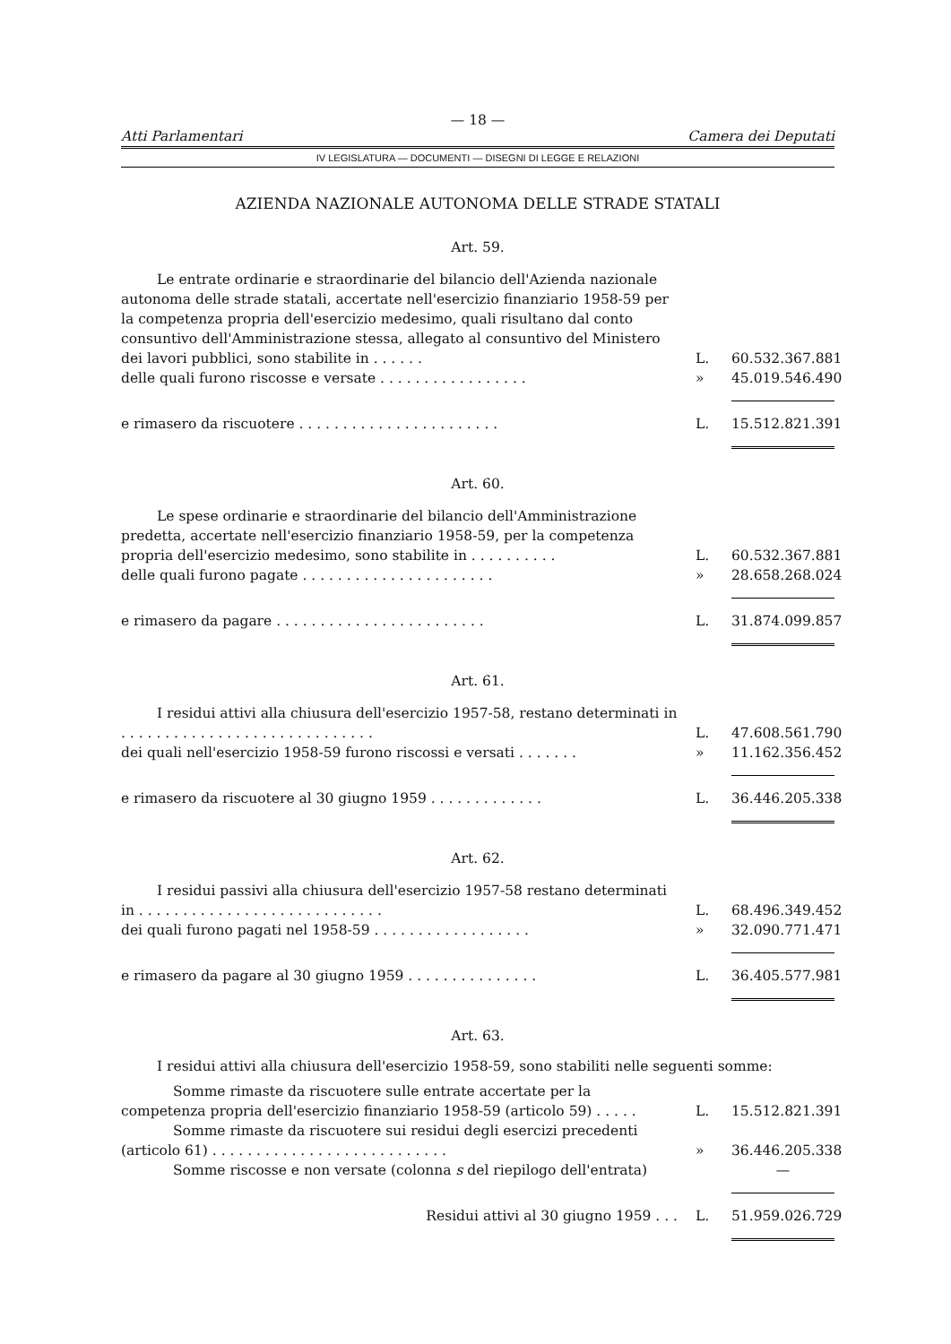— 18 —
Atti Parlamentari Camera dei Deputati
IV LEGISLATURA — DOCUMENTI — DISEGNI DI LEGGE E RELAZIONI
AZIENDA NAZIONALE AUTONOMA DELLE STRADE STATALI
Art. 59.
Le entrate ordinarie e straordinarie del bilancio dell'Azienda nazionale autonoma delle strade statali, accertate nell'esercizio finanziario 1958-59 per la competenza propria dell'esercizio medesimo, quali risultano dal conto consuntivo dell'Amministrazione stessa, allegato al consuntivo del Ministero dei lavori pubblici, sono stabilite in . . . . . .
L.
60.532.367.881
delle quali furono riscosse e versate . . . . . . . . . . . . . . . . .
»
45.019.546.490
e rimasero da riscuotere . . . . . . . . . . . . . . . . . . . . . . .
L.
15.512.821.391
Art. 60.
Le spese ordinarie e straordinarie del bilancio dell'Amministrazione predetta, accertate nell'esercizio finanziario 1958-59, per la competenza propria dell'esercizio medesimo, sono stabilite in . . . . . . . . . .
L.
60.532.367.881
delle quali furono pagate . . . . . . . . . . . . . . . . . . . . . .
»
28.658.268.024
e rimasero da pagare . . . . . . . . . . . . . . . . . . . . . . . .
L.
31.874.099.857
Art. 61.
I residui attivi alla chiusura dell'esercizio 1957-58, restano determinati in . . . . . . . . . . . . . . . . . . . . . . . . . . . . .
L.
47.608.561.790
dei quali nell'esercizio 1958-59 furono riscossi e versati . . . . . . .
»
11.162.356.452
e rimasero da riscuotere al 30 giugno 1959 . . . . . . . . . . . . .
L.
36.446.205.338
Art. 62.
I residui passivi alla chiusura dell'esercizio 1957-58 restano determinati in . . . . . . . . . . . . . . . . . . . . . . . . . . . .
L.
68.496.349.452
dei quali furono pagati nel 1958-59 . . . . . . . . . . . . . . . . . .
»
32.090.771.471
e rimasero da pagare al 30 giugno 1959 . . . . . . . . . . . . . . .
L.
36.405.577.981
Art. 63.
I residui attivi alla chiusura dell'esercizio 1958-59, sono stabiliti nelle seguenti somme:
Somme rimaste da riscuotere sulle entrate accertate per la competenza propria dell'esercizio finanziario 1958-59 (articolo 59) . . . . .
L.
15.512.821.391
Somme rimaste da riscuotere sui residui degli esercizi precedenti (articolo 61) . . . . . . . . . . . . . . . . . . . . . . . . . . .
»
36.446.205.338
Somme riscosse e non versate (colonna s del riepilogo dell'entrata)
—
Residui attivi al 30 giugno 1959 . . .
L.
51.959.026.729